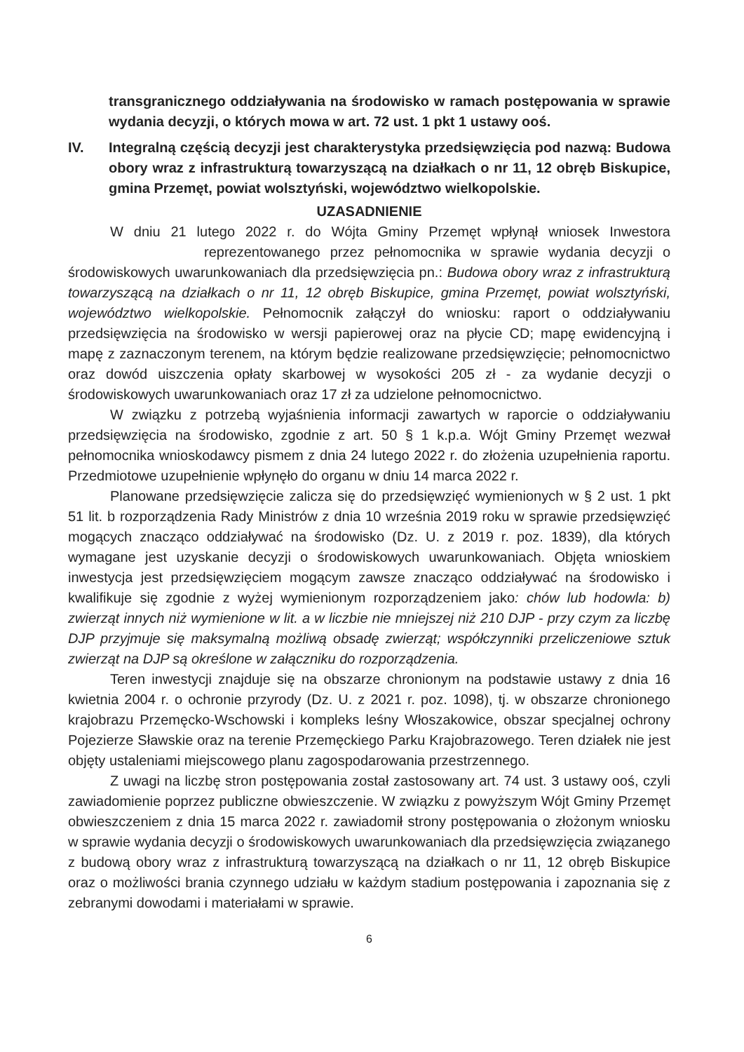transgranicznego oddziaływania na środowisko w ramach postępowania w sprawie wydania decyzji, o których mowa w art. 72 ust. 1 pkt 1 ustawy ooś.
IV. Integralną częścią decyzji jest charakterystyka przedsięwzięcia pod nazwą: Budowa obory wraz z infrastrukturą towarzyszącą na działkach o nr 11, 12 obręb Biskupice, gmina Przemęt, powiat wolsztyński, województwo wielkopolskie.
UZASADNIENIE
W dniu 21 lutego 2022 r. do Wójta Gminy Przemęt wpłynął wniosek Inwestora reprezentowanego przez pełnomocnika w sprawie wydania decyzji o środowiskowych uwarunkowaniach dla przedsięwzięcia pn.: Budowa obory wraz z infrastrukturą towarzyszącą na działkach o nr 11, 12 obręb Biskupice, gmina Przemęt, powiat wolsztyński, województwo wielkopolskie. Pełnomocnik załączył do wniosku: raport o oddziaływaniu przedsięwzięcia na środowisko w wersji papierowej oraz na płycie CD; mapę ewidencyjną i mapę z zaznaczonym terenem, na którym będzie realizowane przedsięwzięcie; pełnomocnictwo oraz dowód uiszczenia opłaty skarbowej w wysokości 205 zł - za wydanie decyzji o środowiskowych uwarunkowaniach oraz 17 zł za udzielone pełnomocnictwo.
W związku z potrzebą wyjaśnienia informacji zawartych w raporcie o oddziaływaniu przedsięwzięcia na środowisko, zgodnie z art. 50 § 1 k.p.a. Wójt Gminy Przemęt wezwał pełnomocnika wnioskodawcy pismem z dnia 24 lutego 2022 r. do złożenia uzupełnienia raportu. Przedmiotowe uzupełnienie wpłynęło do organu w dniu 14 marca 2022 r.
Planowane przedsięwzięcie zalicza się do przedsięwzięć wymienionych w § 2 ust. 1 pkt 51 lit. b rozporządzenia Rady Ministrów z dnia 10 września 2019 roku w sprawie przedsięwzięć mogących znacząco oddziaływać na środowisko (Dz. U. z 2019 r. poz. 1839), dla których wymagane jest uzyskanie decyzji o środowiskowych uwarunkowaniach. Objęta wnioskiem inwestycja jest przedsięwzięciem mogącym zawsze znacząco oddziaływać na środowisko i kwalifikuje się zgodnie z wyżej wymienionym rozporządzeniem jako: chów lub hodowla: b) zwierząt innych niż wymienione w lit. a w liczbie nie mniejszej niż 210 DJP - przy czym za liczbę DJP przyjmuje się maksymalną możliwą obsadę zwierząt; współczynniki przeliczeniowe sztuk zwierząt na DJP są określone w załączniku do rozporządzenia.
Teren inwestycji znajduje się na obszarze chronionym na podstawie ustawy z dnia 16 kwietnia 2004 r. o ochronie przyrody (Dz. U. z 2021 r. poz. 1098), tj. w obszarze chronionego krajobrazu Przemęcko-Wschowski i kompleks leśny Włoszakowice, obszar specjalnej ochrony Pojezierze Sławskie oraz na terenie Przemęckiego Parku Krajobrazowego. Teren działek nie jest objęty ustaleniami miejscowego planu zagospodarowania przestrzennego.
Z uwagi na liczbę stron postępowania został zastosowany art. 74 ust. 3 ustawy ooś, czyli zawiadomienie poprzez publiczne obwieszczenie. W związku z powyższym Wójt Gminy Przemęt obwieszczeniem z dnia 15 marca 2022 r. zawiadomił strony postępowania o złożonym wniosku w sprawie wydania decyzji o środowiskowych uwarunkowaniach dla przedsięwzięcia związanego z budową obory wraz z infrastrukturą towarzyszącą na działkach o nr 11, 12 obręb Biskupice oraz o możliwości brania czynnego udziału w każdym stadium postępowania i zapoznania się z zebranymi dowodami i materiałami w sprawie.
6